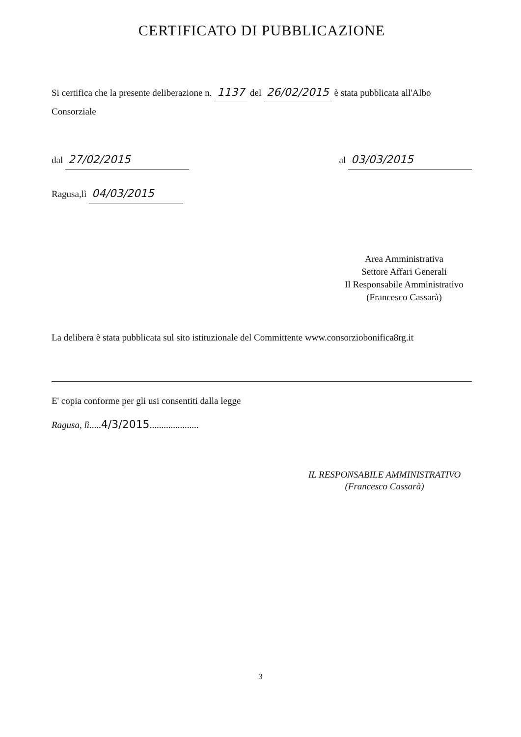CERTIFICATO DI PUBBLICAZIONE
Si certifica che la presente deliberazione n. 1137 del 26/02/2015 è stata pubblicata all'Albo Consorziale
dal 27/02/2015
al 03/03/2015
Ragusa,lì 04/03/2015
Area Amministrativa
Settore Affari Generali
Il Responsabile Amministrativo
(Francesco Cassarà)
La delibera è stata pubblicata sul sito istituzionale del Committente www.consorziobonifica8rg.it
E' copia conforme per gli usi consentiti dalla legge
Ragusa, lì.....4/3/2015.....................
IL RESPONSABILE AMMINISTRATIVO
(Francesco Cassarà)
3